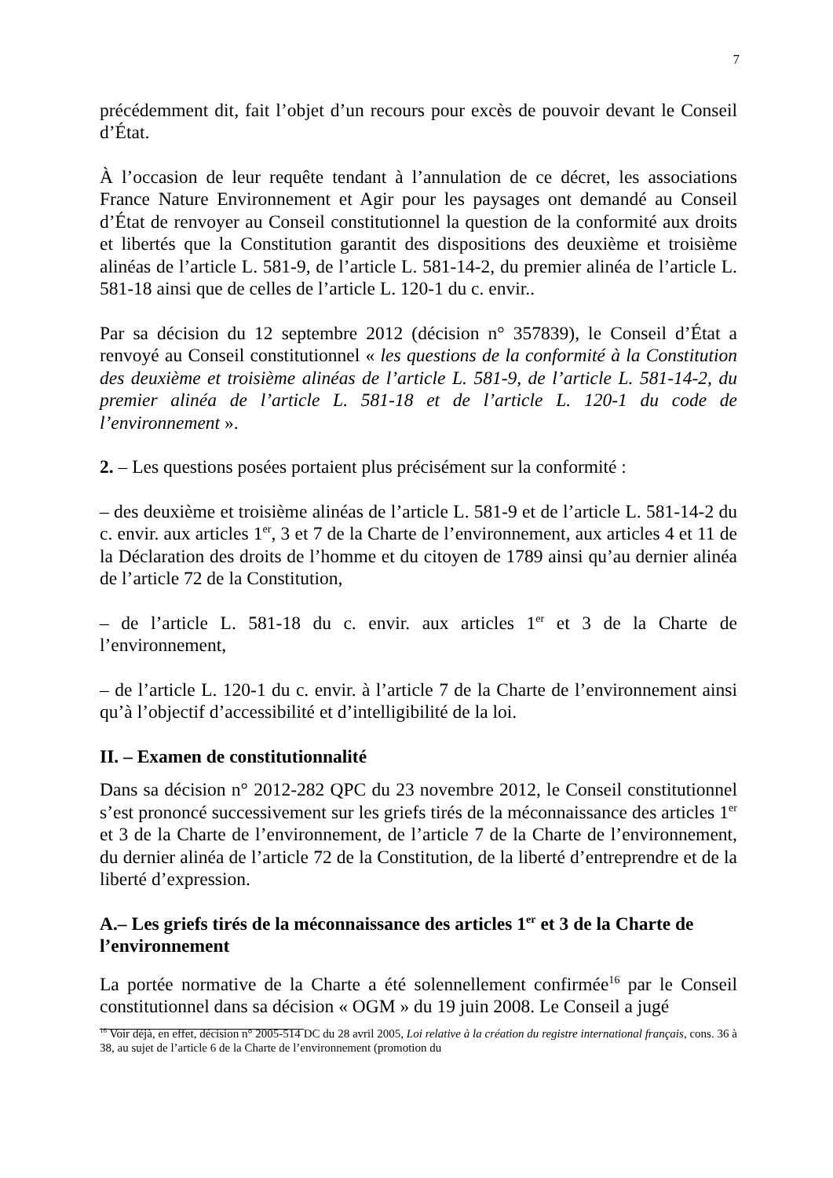7
précédemment dit, fait l’objet d’un recours pour excès de pouvoir devant le Conseil d’État.
À l’occasion de leur requête tendant à l’annulation de ce décret, les associations France Nature Environnement et Agir pour les paysages ont demandé au Conseil d’État de renvoyer au Conseil constitutionnel la question de la conformité aux droits et libertés que la Constitution garantit des dispositions des deuxième et troisième alinéas de l’article L. 581-9, de l’article L. 581-14-2, du premier alinéa de l’article L. 581-18 ainsi que de celles de l’article L. 120-1 du c. envir..
Par sa décision du 12 septembre 2012 (décision n° 357839), le Conseil d’État a renvoyé au Conseil constitutionnel « les questions de la conformité à la Constitution des deuxième et troisième alinéas de l’article L. 581-9, de l’article L. 581-14-2, du premier alinéa de l’article L. 581-18 et de l’article L. 120-1 du code de l’environnement ».
2. – Les questions posées portaient plus précisément sur la conformité :
– des deuxième et troisième alinéas de l’article L. 581-9 et de l’article L. 581-14-2 du c. envir. aux articles 1<sup>er</sup>, 3 et 7 de la Charte de l’environnement, aux articles 4 et 11 de la Déclaration des droits de l’homme et du citoyen de 1789 ainsi qu’au dernier alinéa de l’article 72 de la Constitution,
– de l’article L. 581-18 du c. envir. aux articles 1<sup>er</sup> et 3 de la Charte de l’environnement,
– de l’article L. 120-1 du c. envir. à l’article 7 de la Charte de l’environnement ainsi qu’à l’objectif d’accessibilité et d’intelligibilité de la loi.
II. – Examen de constitutionnalité
Dans sa décision n° 2012-282 QPC du 23 novembre 2012, le Conseil constitutionnel s’est prononcé successivement sur les griefs tirés de la méconnaissance des articles 1<sup>er</sup> et 3 de la Charte de l’environnement, de l’article 7 de la Charte de l’environnement, du dernier alinéa de l’article 72 de la Constitution, de la liberté d’entreprendre et de la liberté d’expression.
A.– Les griefs tirés de la méconnaissance des articles 1<sup>er</sup> et 3 de la Charte de l’environnement
La portée normative de la Charte a été solennellement confirmée<sup>16</sup> par le Conseil constitutionnel dans sa décision « OGM » du 19 juin 2008. Le Conseil a jugé
<sup>16</sup> Voir déjà, en effet, décision n° 2005-514 DC du 28 avril 2005, Loi relative à la création du registre international français, cons. 36 à 38, au sujet de l’article 6 de la Charte de l’environnement (promotion du